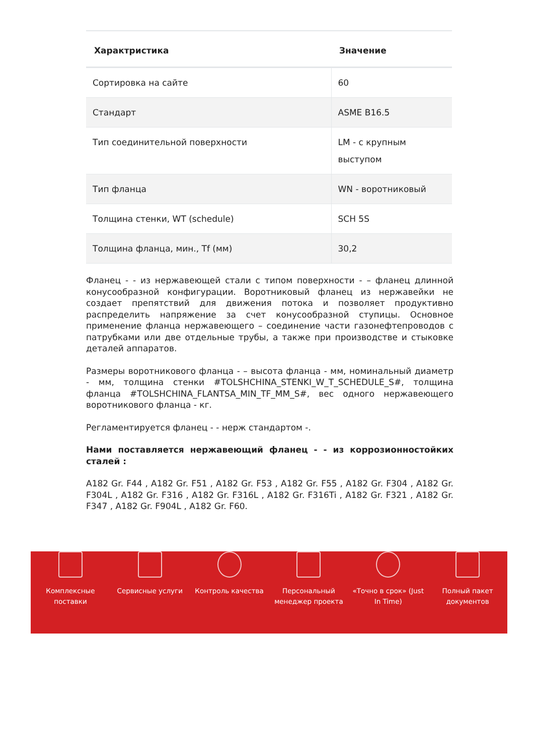| Характристика | Значение |
| --- | --- |
| Сортировка на сайте | 60 |
| Стандарт | ASME B16.5 |
| Тип соединительной поверхности | LM - с крупным выступом |
| Тип фланца | WN - воротниковый |
| Толщина стенки, WT (schedule) | SCH 5S |
| Толщина фланца, мин., Tf (мм) | 30,2 |
Фланец - - из нержавеющей стали с типом поверхности - – фланец длинной конусообразной конфигурации. Воротниковый фланец из нержавейки не создает препятствий для движения потока и позволяет продуктивно распределить напряжение за счет конусообразной ступицы. Основное применение фланца нержавеющего – соединение части газонефтепроводов с патрубками или две отдельные трубы, а также при производстве и стыковке деталей аппаратов.
Размеры воротникового фланца - – высота фланца - мм, номинальный диаметр - мм, толщина стенки #TOLSHCHINA_STENKI_W_T_SCHEDULE_S#, толщина фланца #TOLSHCHINA_FLANTSA_MIN_TF_MM_S#, вес одного нержавеющего воротникового фланца - кг.
Регламентируется фланец - - нерж стандартом -.
Нами поставляется нержавеющий фланец - - из коррозионностойких сталей :
A182 Gr. F44 , A182 Gr. F51 , A182 Gr. F53 , A182 Gr. F55 , A182 Gr. F304 , A182 Gr. F304L , A182 Gr. F316 , A182 Gr. F316L , A182 Gr. F316Ti , A182 Gr. F321 , A182 Gr. F347 , A182 Gr. F904L , A182 Gr. F60.
Комплексные
поставки
Сервисные услуги Контроль качества Персональный
менеджер проекта
«Точно в срок» (Just
In Time)
Полный пакет
документов